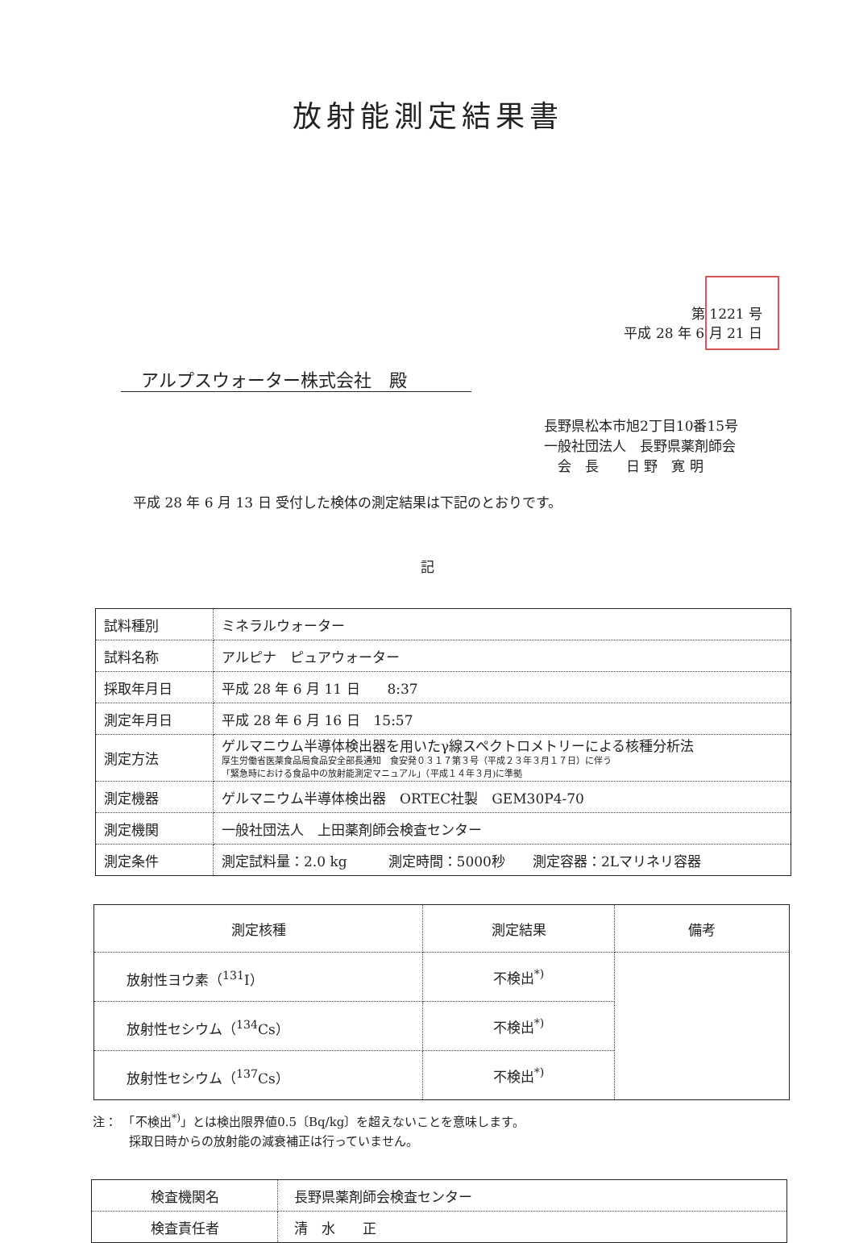放射能測定結果書
第 1221 号
平成 28 年 6 月 21 日
アルプスウォーター株式会社　殿
長野県松本市旭2丁目10番15号
一般社団法人　長野県薬剤師会
　会　長　　日 野　寛 明
平成 28 年 6 月 13 日 受付した検体の測定結果は下記のとおりです。
記
| 試料種別 | ミネラルウォーター |
| 試料名称 | アルピナ ピュアウォーター |
| 採取年月日 | 平成 28 年 6 月 11 日 8:37 |
| 測定年月日 | 平成 28 年 6 月 16 日 15:57 |
| 測定方法 | ゲルマニウム半導体検出器を用いたγ線スペクトロメトリーによる核種分析法 厚生労働省医薬食品局食品安全部長通知 食安発０３１７第３号（平成２３年３月１７日）に伴う 「緊急時における食品中の放射能測定マニュアル」（平成１４年３月)に準拠 |
| 測定機器 | ゲルマニウム半導体検出器 ORTEC社製 GEM30P4-70 |
| 測定機関 | 一般社団法人 上田薬剤師会検査センター |
| 測定条件 | 測定試料量：2.0 kg 測定時間：5000秒 測定容器：2Lマリネリ容器 |
| 測定核種 | 測定結果 | 備考 |
| --- | --- | --- |
| 放射性ヨウ素（<sup>131</sup>I） | 不検出<sup>*)</sup> | |
| 放射性セシウム（<sup>134</sup>Cs） | 不検出<sup>*)</sup> | |
| 放射性セシウム（<sup>137</sup>Cs） | 不検出<sup>*)</sup> | |
注：　「不検出<sup>*)</sup>」とは検出限界値0.5〔Bq/kg〕を超えないことを意味します。
　　　採取日時からの放射能の減衰補正は行っていません。
| 検査機関名 | 長野県薬剤師会検査センター |
| 検査責任者 | 清 水 正 |